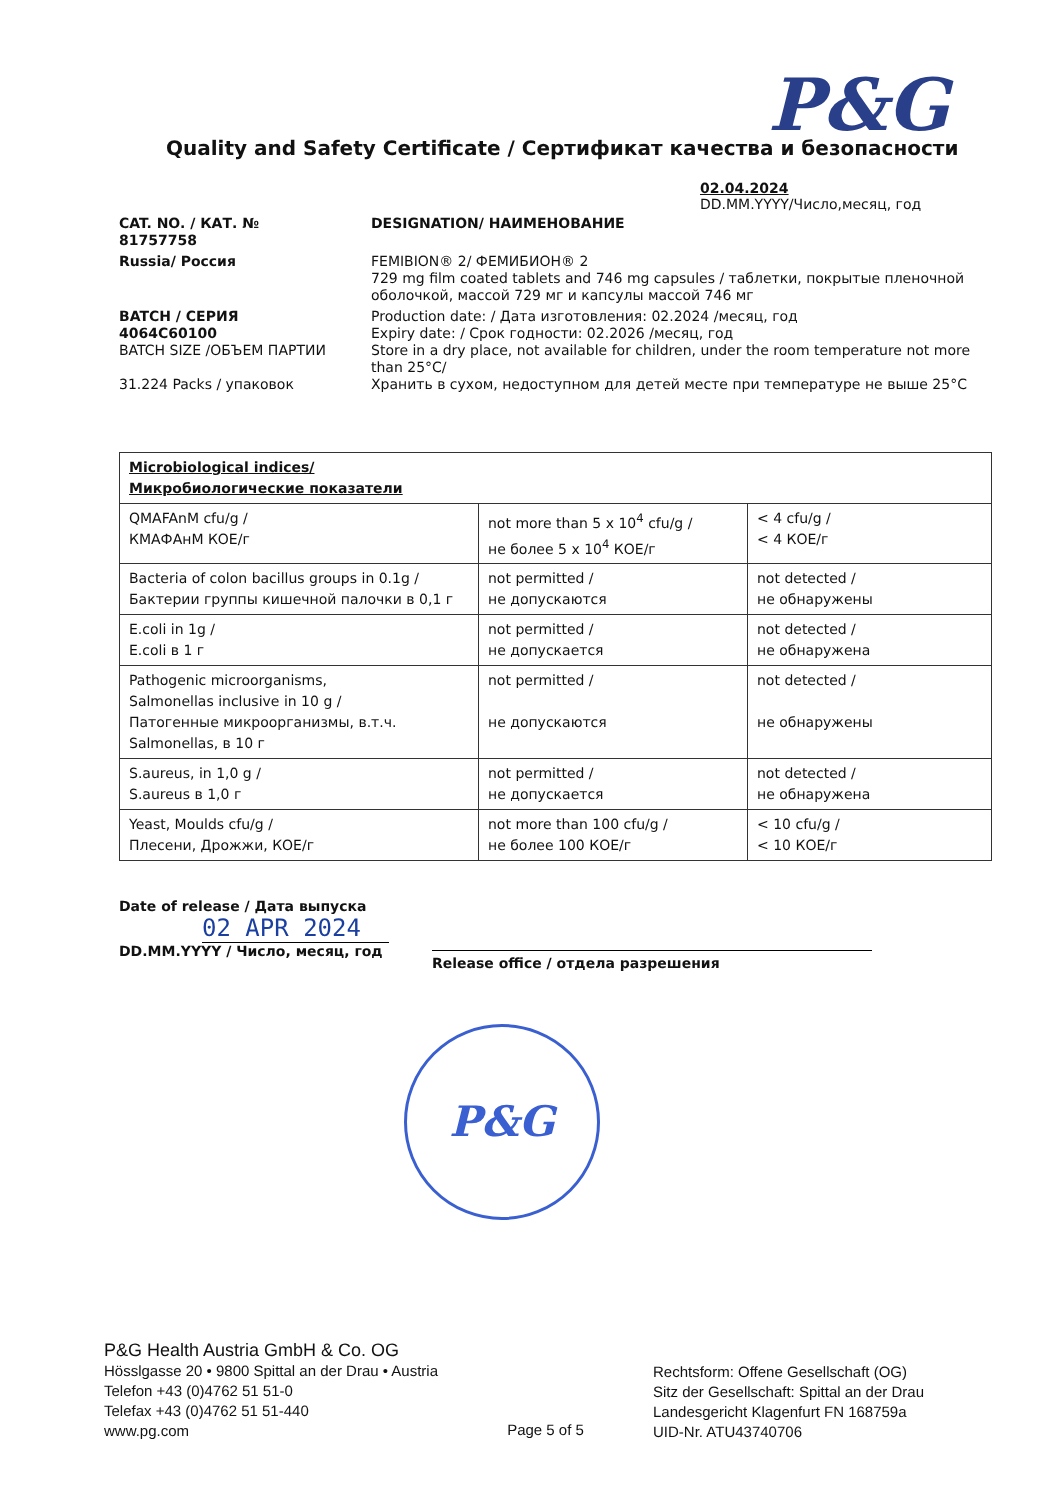P&G
Quality and Safety Certificate / Сертификат качества и безопасности
02.04.2024
DD.MM.YYYY/Число,месяц, год
CAT. NO. / КАТ. №
81757758
DESIGNATION/ НАИМЕНОВАНИЕ
Russia/ Россия
FEMIBION® 2/ ФЕМИБИОН® 2
729 mg film coated tablets and 746 mg capsules / таблетки, покрытые пленочной оболочкой, массой 729 мг и капсулы массой 746 мг
BATCH / СЕРИЯ
4064C60100
BATCH SIZE /ОБЪЕМ ПАРТИИ
31.224 Packs / упаковок
Production date: / Дата изготовления: 02.2024 /месяц, год
Expiry date: / Срок годности: 02.2026 /месяц, год
Store in a dry place, not available for children, under the room temperature not more than 25°C/
Хранить в сухом, недоступном для детей месте при температуре не выше 25°C
| Microbiological indices/ Микробиологические показатели | | |
| --- | --- | --- |
| QMAFAnM cfu/g / КМАФАнМ КОЕ/г | not more than 5 x 10<sup>4</sup> cfu/g / не более 5 x 10<sup>4</sup> КОЕ/г | < 4 cfu/g / < 4 КОЕ/г |
| Bacteria of colon bacillus groups in 0.1g / Бактерии группы кишечной палочки в 0,1 г | not permitted / не допускаются | not detected / не обнаружены |
| E.coli in 1g / E.coli в 1 г | not permitted / не допускается | not detected / не обнаружена |
| Pathogenic microorganisms, Salmonellas inclusive in 10 g / Патогенные микроорганизмы, в.т.ч. Salmonellas, в 10 г | not permitted / не допускаются | not detected / не обнаружены |
| S.aureus, in 1,0 g / S.aureus в 1,0 г | not permitted / не допускается | not detected / не обнаружена |
| Yeast, Moulds cfu/g / Плесени, Дрожжи, КОЕ/г | not more than 100 cfu/g / не более 100 КОЕ/г | < 10 cfu/g / < 10 КОЕ/г |
Date of release / Дата выпуска
02 APR 2024
DD.MM.YYYY / Число, месяц, год
Release office / отдела разрешения
P&G
P&G Health Austria GmbH & Co. OG
Hösslgasse 20 • 9800 Spittal an der Drau • Austria
Telefon +43 (0)4762 51 51-0
Telefax +43 (0)4762 51 51-440
www.pg.com
Page 5 of 5
Rechtsform: Offene Gesellschaft (OG)
Sitz der Gesellschaft: Spittal an der Drau
Landesgericht Klagenfurt FN 168759a
UID-Nr. ATU43740706